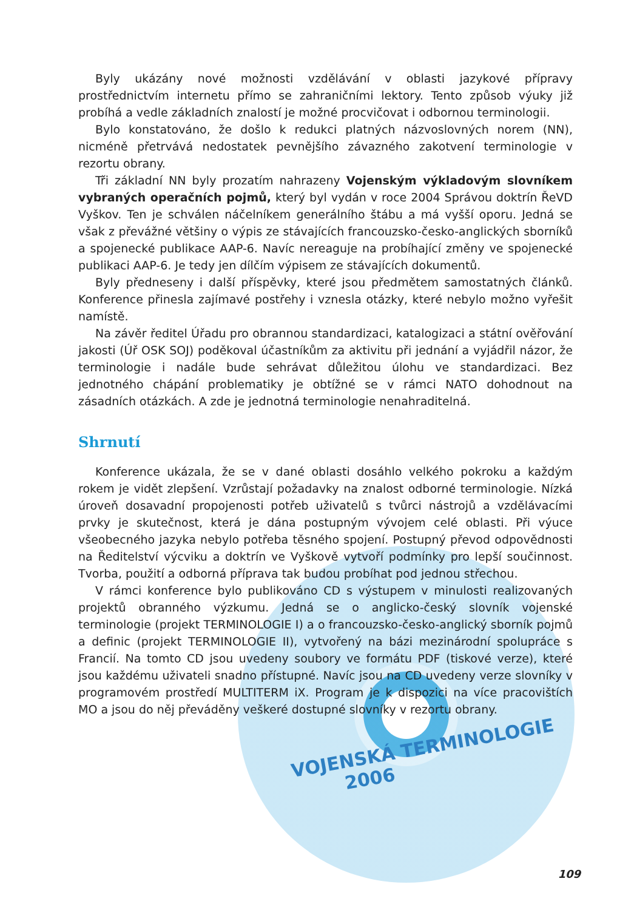VOJENSKÁ TERMINOLOGIE
2006
Byly ukázány nové možnosti vzdělávání v oblasti jazykové přípravy prostřednictvím internetu přímo se zahraničními lektory. Tento způsob výuky již probíhá a vedle základních znalostí je možné procvičovat i odbornou terminologii.
Bylo konstatováno, že došlo k redukci platných názvoslovných norem (NN), nicméně přetrvává nedostatek pevnějšího závazného zakotvení terminologie v rezortu obrany.
Tři základní NN byly prozatím nahrazeny Vojenským výkladovým slovníkem vybraných operačních pojmů, který byl vydán v roce 2004 Správou doktrín ŘeVD Vyškov. Ten je schválen náčelníkem generálního štábu a má vyšší oporu. Jedná se však z převážné většiny o výpis ze stávajících francouzsko-česko-anglických sborníků a spojenecké publikace AAP-6. Navíc nereaguje na probíhající změny ve spojenecké publikaci AAP-6. Je tedy jen dílčím výpisem ze stávajících dokumentů.
Byly předneseny i další příspěvky, které jsou předmětem samostatných článků. Konference přinesla zajímavé postřehy i vznesla otázky, které nebylo možno vyřešit namístě.
Na závěr ředitel Úřadu pro obrannou standardizaci, katalogizaci a státní ověřování jakosti (Úř OSK SOJ) poděkoval účastníkům za aktivitu při jednání a vyjádřil názor, že terminologie i nadále bude sehrávat důležitou úlohu ve standardizaci. Bez jednotného chápání problematiky je obtížné se v rámci NATO dohodnout na zásadních otázkách. A zde je jednotná terminologie nenahraditelná.
Shrnutí
Konference ukázala, že se v dané oblasti dosáhlo velkého pokroku a každým rokem je vidět zlepšení. Vzrůstají požadavky na znalost odborné terminologie. Nízká úroveň dosavadní propojenosti potřeb uživatelů s tvůrci nástrojů a vzdělávacími prvky je skutečnost, která je dána postupným vývojem celé oblasti. Při výuce všeobecného jazyka nebylo potřeba těsného spojení. Postupný převod odpovědnosti na Ředitelství výcviku a doktrín ve Vyškově vytvoří podmínky pro lepší součinnost. Tvorba, použití a odborná příprava tak budou probíhat pod jednou střechou.
V rámci konference bylo publikováno CD s výstupem v minulosti realizovaných projektů obranného výzkumu. Jedná se o anglicko-český slovník vojenské terminologie (projekt TERMINOLOGIE I) a o francouzsko-česko-anglický sborník pojmů a definic (projekt TERMINOLOGIE II), vytvořený na bázi mezinárodní spolupráce s Francií. Na tomto CD jsou uvedeny soubory ve formátu PDF (tiskové verze), které jsou každému uživateli snadno přístupné. Navíc jsou na CD uvedeny verze slovníky v programovém prostředí MULTITERM iX. Program je k dispozici na více pracovištích MO a jsou do něj převáděny veškeré dostupné slovníky v rezortu obrany.
109